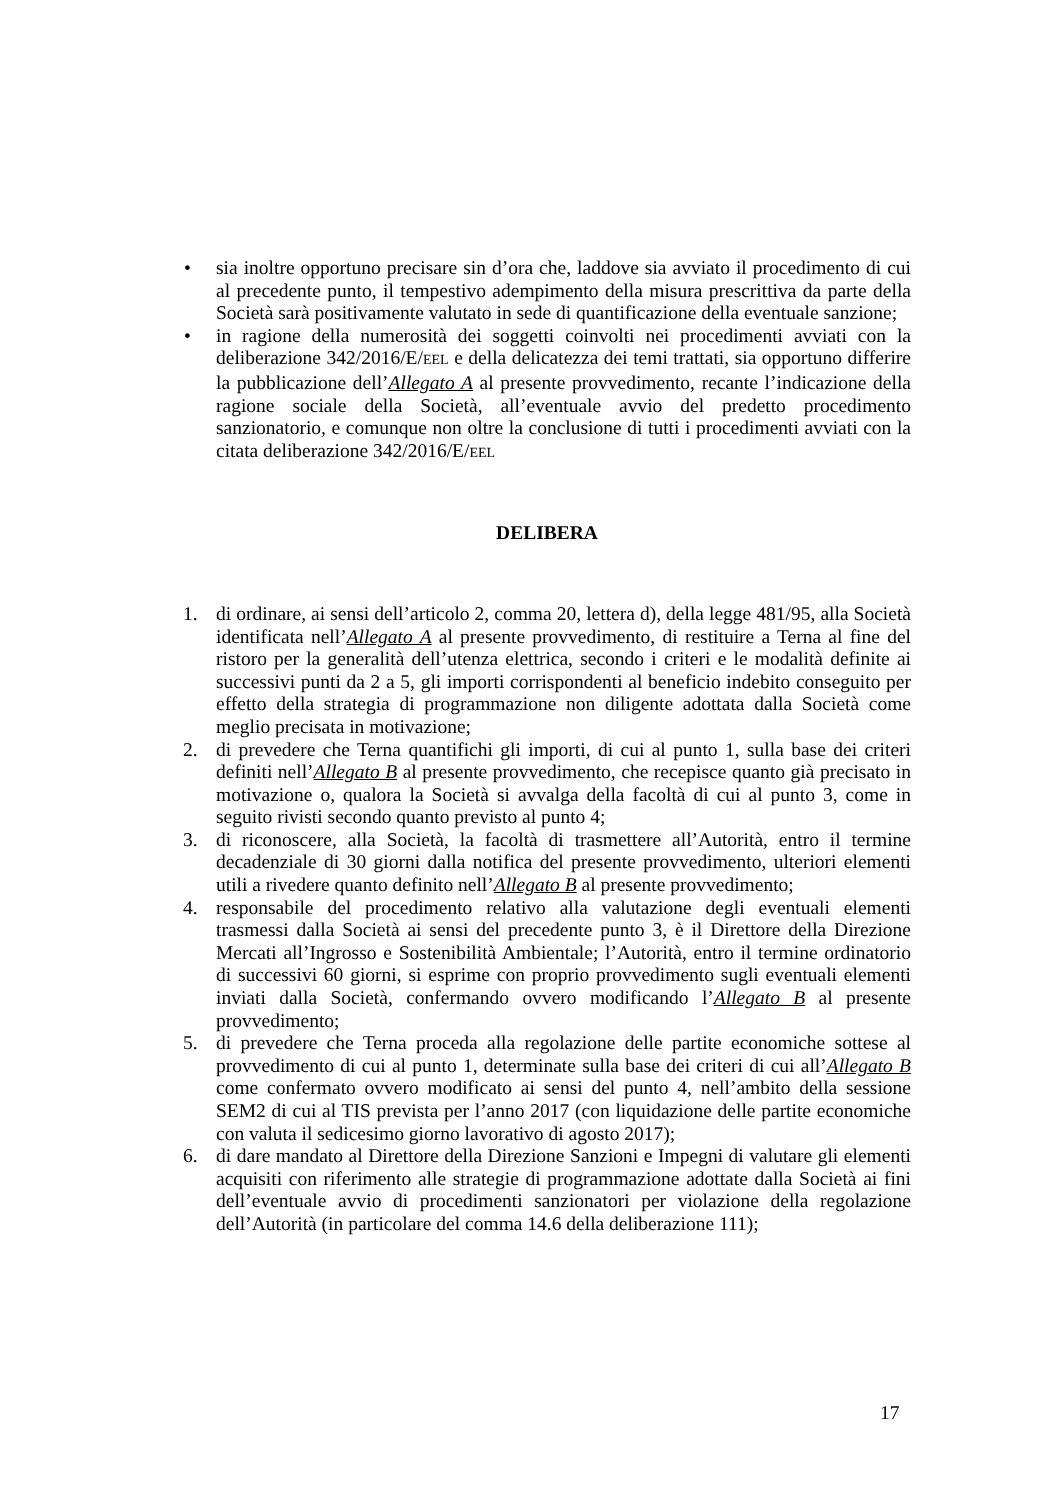• sia inoltre opportuno precisare sin d’ora che, laddove sia avviato il procedimento di cui al precedente punto, il tempestivo adempimento della misura prescrittiva da parte della Società sarà positivamente valutato in sede di quantificazione della eventuale sanzione;
• in ragione della numerosità dei soggetti coinvolti nei procedimenti avviati con la deliberazione 342/2016/E/EEL e della delicatezza dei temi trattati, sia opportuno differire la pubblicazione dell’Allegato A al presente provvedimento, recante l’indicazione della ragione sociale della Società, all’eventuale avvio del predetto procedimento sanzionatorio, e comunque non oltre la conclusione di tutti i procedimenti avviati con la citata deliberazione 342/2016/E/EEL
DELIBERA
1. di ordinare, ai sensi dell’articolo 2, comma 20, lettera d), della legge 481/95, alla Società identificata nell’Allegato A al presente provvedimento, di restituire a Terna al fine del ristoro per la generalità dell’utenza elettrica, secondo i criteri e le modalità definite ai successivi punti da 2 a 5, gli importi corrispondenti al beneficio indebito conseguito per effetto della strategia di programmazione non diligente adottata dalla Società come meglio precisata in motivazione;
2. di prevedere che Terna quantifichi gli importi, di cui al punto 1, sulla base dei criteri definiti nell’Allegato B al presente provvedimento, che recepisce quanto già precisato in motivazione o, qualora la Società si avvalga della facoltà di cui al punto 3, come in seguito rivisti secondo quanto previsto al punto 4;
3. di riconoscere, alla Società, la facoltà di trasmettere all’Autorità, entro il termine decadenziale di 30 giorni dalla notifica del presente provvedimento, ulteriori elementi utili a rivedere quanto definito nell’Allegato B al presente provvedimento;
4. responsabile del procedimento relativo alla valutazione degli eventuali elementi trasmessi dalla Società ai sensi del precedente punto 3, è il Direttore della Direzione Mercati all’Ingrosso e Sostenibilità Ambientale; l’Autorità, entro il termine ordinatorio di successivi 60 giorni, si esprime con proprio provvedimento sugli eventuali elementi inviati dalla Società, confermando ovvero modificando l’Allegato B al presente provvedimento;
5. di prevedere che Terna proceda alla regolazione delle partite economiche sottese al provvedimento di cui al punto 1, determinate sulla base dei criteri di cui all’Allegato B come confermato ovvero modificato ai sensi del punto 4, nell’ambito della sessione SEM2 di cui al TIS prevista per l’anno 2017 (con liquidazione delle partite economiche con valuta il sedicesimo giorno lavorativo di agosto 2017);
6. di dare mandato al Direttore della Direzione Sanzioni e Impegni di valutare gli elementi acquisiti con riferimento alle strategie di programmazione adottate dalla Società ai fini dell’eventuale avvio di procedimenti sanzionatori per violazione della regolazione dell’Autorità (in particolare del comma 14.6 della deliberazione 111);
17